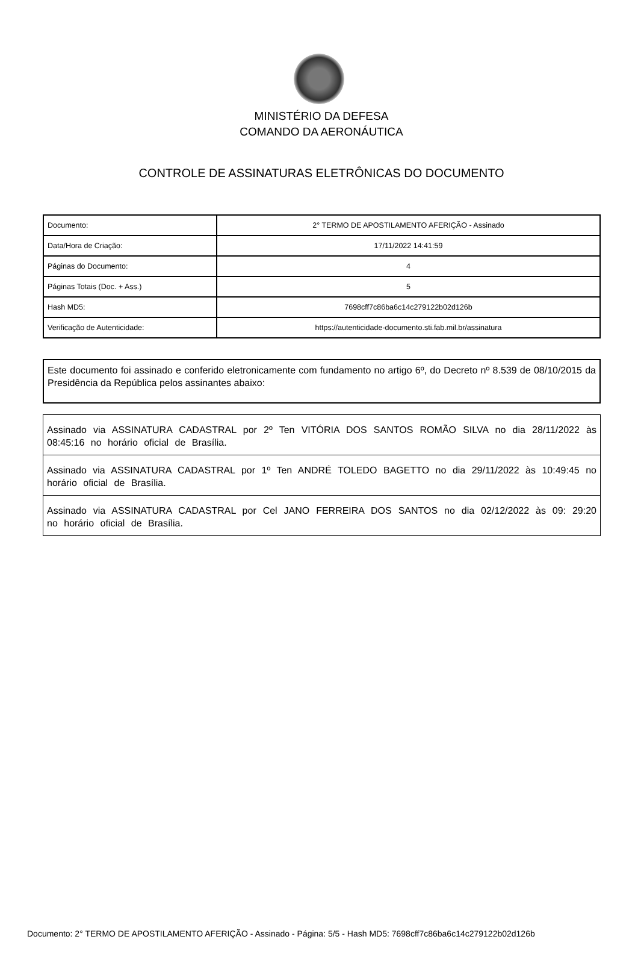MINISTÉRIO DA DEFESA
COMANDO DA AERONÁUTICA
CONTROLE DE ASSINATURAS ELETRÔNICAS DO DOCUMENTO
| Documento: | 2° TERMO DE APOSTILAMENTO AFERIÇÃO - Assinado |
| Data/Hora de Criação: | 17/11/2022 14:41:59 |
| Páginas do Documento: | 4 |
| Páginas Totais (Doc. + Ass.) | 5 |
| Hash MD5: | 7698cff7c86ba6c14c279122b02d126b |
| Verificação de Autenticidade: | https://autenticidade-documento.sti.fab.mil.br/assinatura |
Este documento foi assinado e conferido eletronicamente com fundamento no artigo 6º, do Decreto nº 8.539 de 08/10/2015 da Presidência da República pelos assinantes abaixo:
| Assinado via ASSINATURA CADASTRAL por 2º Ten VITÓRIA DOS SANTOS ROMÃO SILVA no dia 28/11/2022 às 08:45:16 no horário oficial de Brasília. |
| Assinado via ASSINATURA CADASTRAL por 1º Ten ANDRÉ TOLEDO BAGETTO no dia 29/11/2022 às 10:49:45 no horário oficial de Brasília. |
| Assinado via ASSINATURA CADASTRAL por Cel JANO FERREIRA DOS SANTOS no dia 02/12/2022 às 09: 29:20 no horário oficial de Brasília. |
Documento: 2° TERMO DE APOSTILAMENTO AFERIÇÃO - Assinado - Página: 5/5 - Hash MD5: 7698cff7c86ba6c14c279122b02d126b